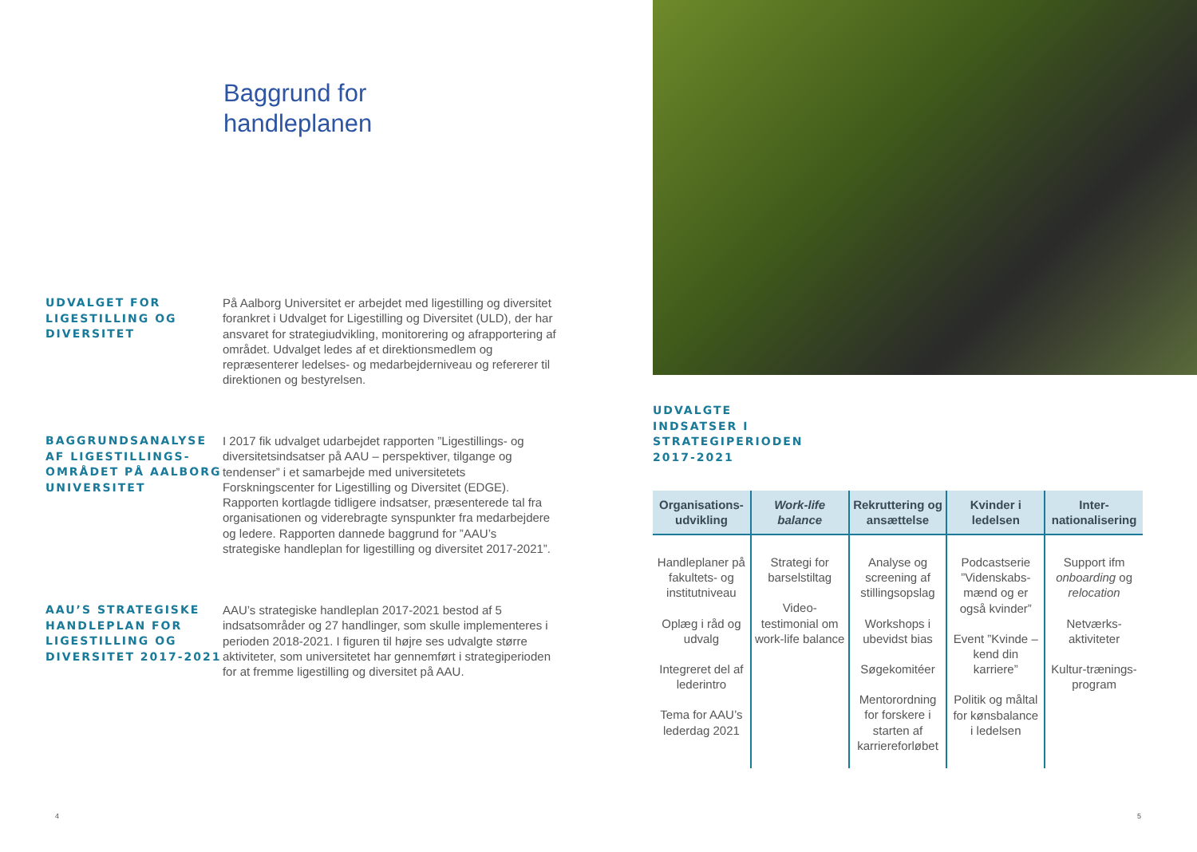Baggrund for
handleplanen
UDVALGET FOR LIGESTILLING OG DIVERSITET
På Aalborg Universitet er arbejdet med ligestilling og diversitet forankret i Udvalget for Ligestilling og Diversitet (ULD), der har ansvaret for strategiudvikling, monitorering og afrapportering af området. Udvalget ledes af et direktionsmedlem og repræsenterer ledelses- og medarbejderniveau og refererer til direktionen og bestyrelsen.
BAGGRUNDSANALYSE AF LIGESTILLINGS-OMRÅDET PÅ AALBORG UNIVERSITET
I 2017 fik udvalget udarbejdet rapporten ”Ligestillings- og diversitetsindsatser på AAU – perspektiver, tilgange og tendenser” i et samarbejde med universitetets Forskningscenter for Ligestilling og Diversitet (EDGE). Rapporten kortlagde tidligere indsatser, præsenterede tal fra organisationen og viderebragte synspunkter fra medarbejdere og ledere. Rapporten dannede baggrund for ”AAU’s strategiske handleplan for ligestilling og diversitet 2017-2021”.
AAU’S STRATEGISKE HANDLEPLAN FOR LIGESTILLING OG DIVERSITET 2017-2021
AAU’s strategiske handleplan 2017-2021 bestod af 5 indsatsområder og 27 handlinger, som skulle implementeres i perioden 2018-2021. I figuren til højre ses udvalgte større aktiviteter, som universitetet har gennemført i strategiperioden for at fremme ligestilling og diversitet på AAU.
4
UDVALGTE
INDSATSER I
STRATEGIPERIODEN
2017-2021
| Organisations-udvikling | Work-life balance | Rekruttering og ansættelse | Kvinder i ledelsen | Inter-nationalisering |
| --- | --- | --- | --- | --- |
| Handleplaner på fakultets- og institutniveau Oplæg i råd og udvalg Integreret del af lederintro Tema for AAU’s lederdag 2021 | Strategi for barselstiltag Video-testimonial om work-life balance | Analyse og screening af stillingsopslag Workshops i ubevidst bias Søgekomitéer Mentorordning for forskere i starten af karriereforløbet | Podcastserie ”Videnskabs-mænd og er også kvinder” Event ”Kvinde – kend din karriere” Politik og måltal for kønsbalance i ledelsen | Support ifm onboarding og relocation Netværks-aktiviteter Kultur-trænings-program |
5